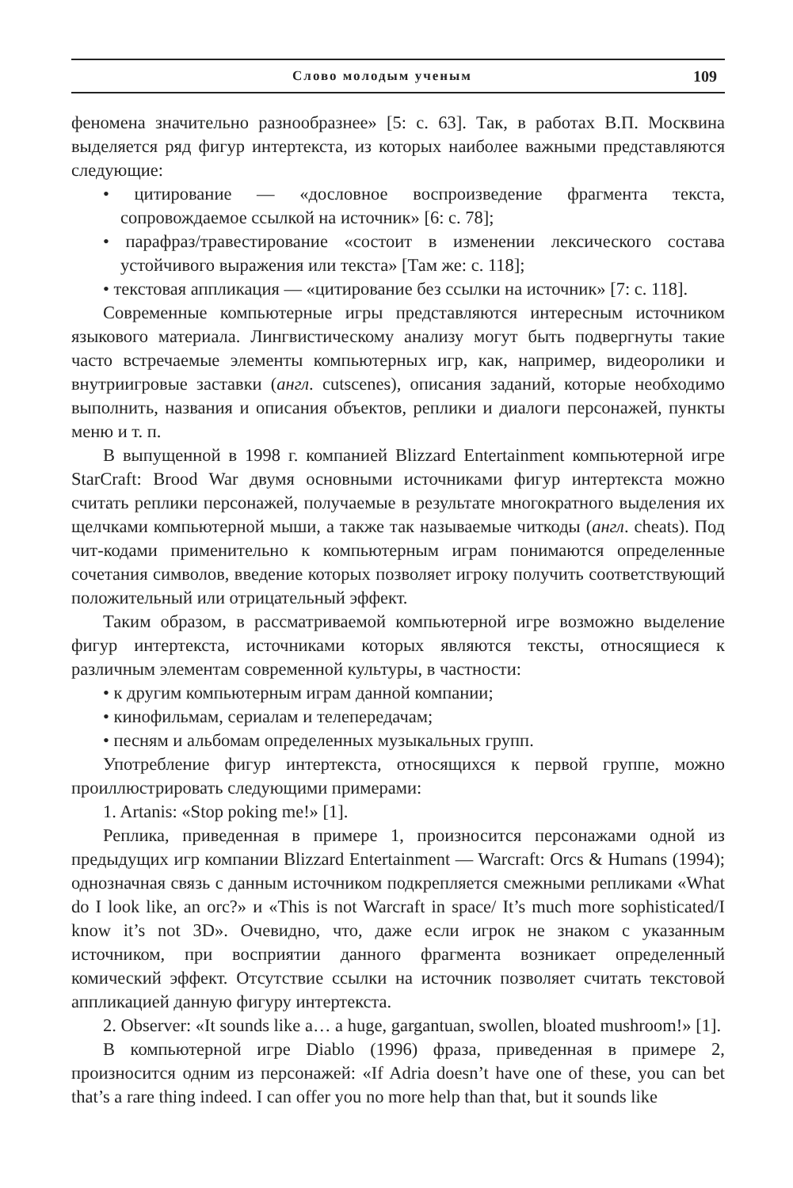Слово молодым ученым 109
феномена значительно разнообразнее» [5: с. 63]. Так, в работах В.П. Москвина выделяется ряд фигур интертекста, из которых наиболее важными представляются следующие:
• цитирование — «дословное воспроизведение фрагмента текста, сопровождаемое ссылкой на источник» [6: с. 78];
• парафраз/травестирование «состоит в изменении лексического состава устойчивого выражения или текста» [Там же: с. 118];
• текстовая аппликация — «цитирование без ссылки на источник» [7: с. 118].
Современные компьютерные игры представляются интересным источником языкового материала. Лингвистическому анализу могут быть подвергнуты такие часто встречаемые элементы компьютерных игр, как, например, видеоролики и внутриигровые заставки (англ. cutscenes), описания заданий, которые необходимо выполнить, названия и описания объектов, реплики и диалоги персонажей, пункты меню и т. п.
В выпущенной в 1998 г. компанией Blizzard Entertainment компьютерной игре StarCraft: Brood War двумя основными источниками фигур интертекста можно считать реплики персонажей, получаемые в результате многократного выделения их щелчками компьютерной мыши, а также так называемые читкоды (англ. cheats). Под чит-кодами применительно к компьютерным играм понимаются определенные сочетания символов, введение которых позволяет игроку получить соответствующий положительный или отрицательный эффект.
Таким образом, в рассматриваемой компьютерной игре возможно выделение фигур интертекста, источниками которых являются тексты, относящиеся к различным элементам современной культуры, в частности:
• к другим компьютерным играм данной компании;
• кинофильмам, сериалам и телепередачам;
• песням и альбомам определенных музыкальных групп.
Употребление фигур интертекста, относящихся к первой группе, можно проиллюстрировать следующими примерами:
1. Artanis: «Stop poking me!» [1].
Реплика, приведенная в примере 1, произносится персонажами одной из предыдущих игр компании Blizzard Entertainment — Warcraft: Orcs & Humans (1994); однозначная связь с данным источником подкрепляется смежными репликами «What do I look like, an orc?» и «This is not Warcraft in space/ It’s much more sophisticated/I know it’s not 3D». Очевидно, что, даже если игрок не знаком с указанным источником, при восприятии данного фрагмента возникает определенный комический эффект. Отсутствие ссылки на источник позволяет считать текстовой аппликацией данную фигуру интертекста.
2. Observer: «It sounds like a… a huge, gargantuan, swollen, bloated mushroom!» [1].
В компьютерной игре Diablo (1996) фраза, приведенная в примере 2, произносится одним из персонажей: «If Adria doesn’t have one of these, you can bet that’s a rare thing indeed. I can offer you no more help than that, but it sounds like